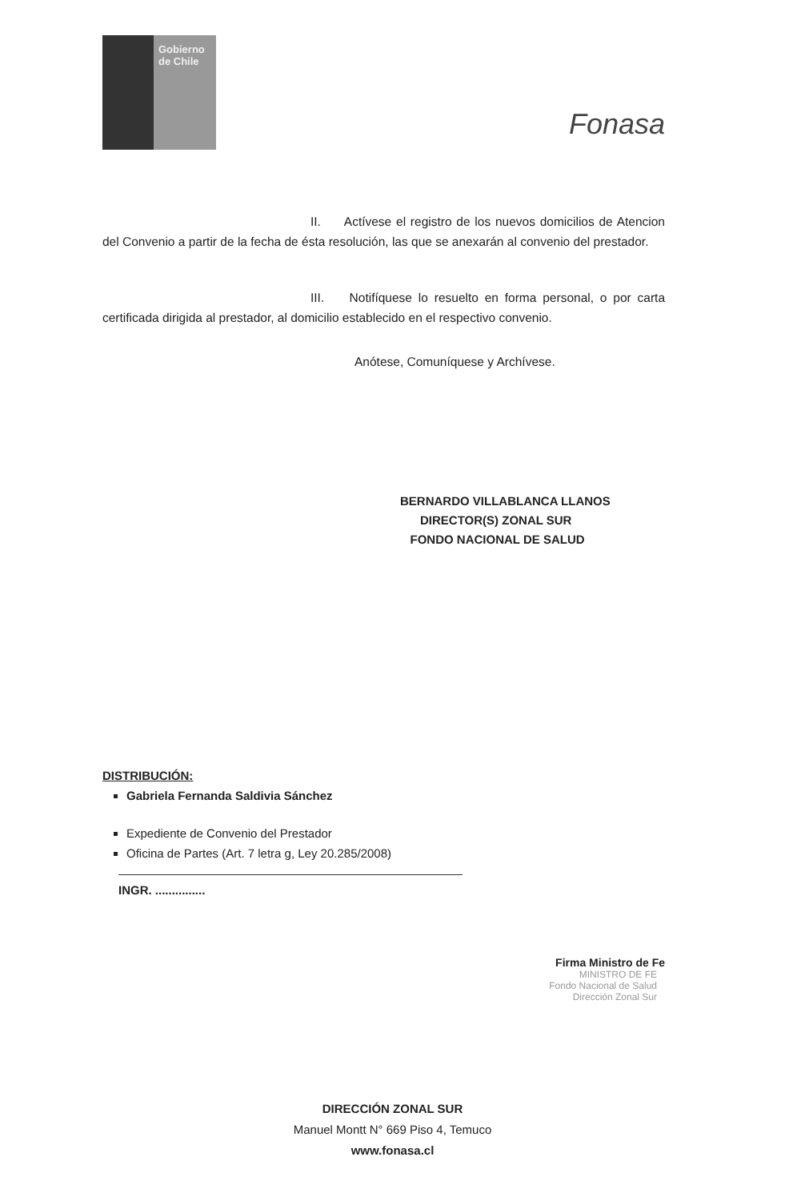Gobierno de Chile
Fonasa
II. Actívese el registro de los nuevos domicilios de Atencion del Convenio a partir de la fecha de ésta resolución, las que se anexarán al convenio del prestador.
III. Notifíquese lo resuelto en forma personal, o por carta certificada dirigida al prestador, al domicilio establecido en el respectivo convenio.
Anótese, Comuníquese y Archívese.
BERNARDO VILLABLANCA LLANOS
DIRECTOR(S) ZONAL SUR
FONDO NACIONAL DE SALUD
DISTRIBUCIÓN:
Gabriela Fernanda Saldivia Sánchez
Expediente de Convenio del Prestador
Oficina de Partes (Art. 7 letra g, Ley 20.285/2008)
INGR. ...............
Firma Ministro de Fe
MINISTRO DE FE
Fondo Nacional de Salud
Dirección Zonal Sur
DIRECCIÓN ZONAL SUR
Manuel Montt N° 669 Piso 4, Temuco
www.fonasa.cl